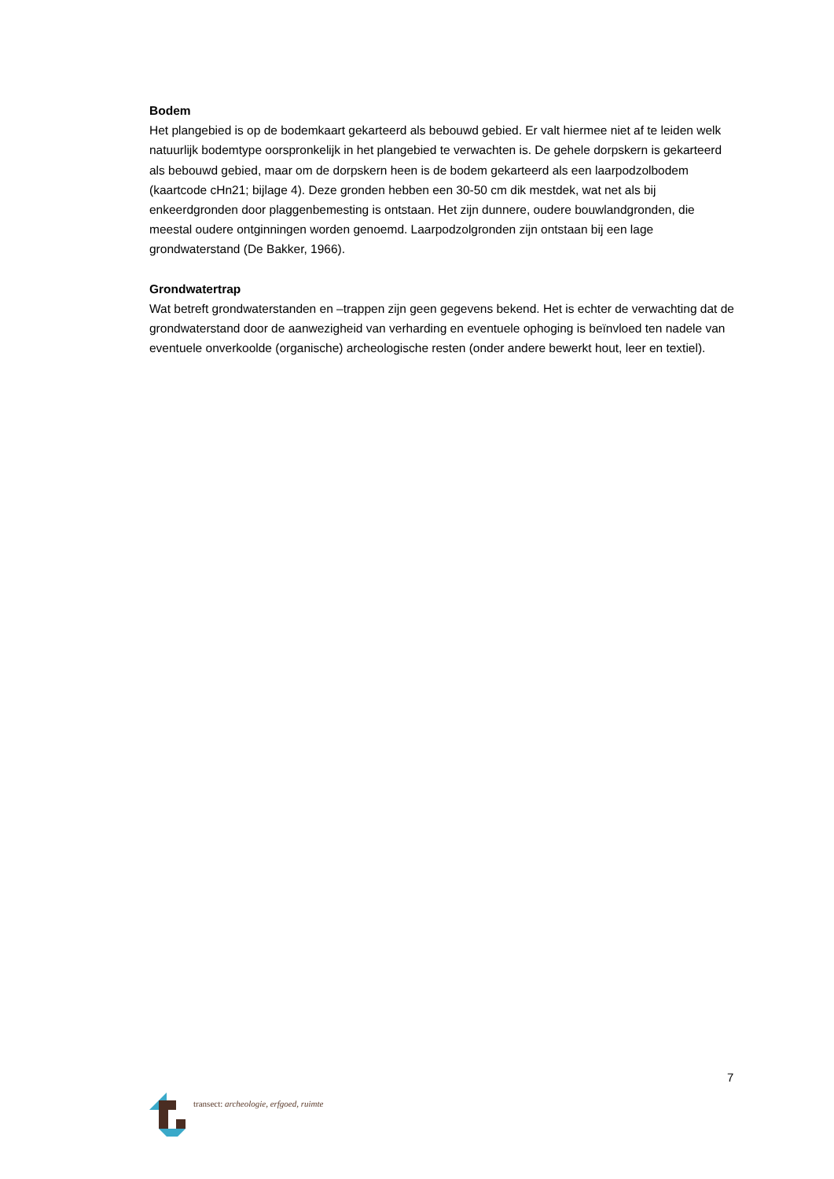Bodem
Het plangebied is op de bodemkaart gekarteerd als bebouwd gebied. Er valt hiermee niet af te leiden welk natuurlijk bodemtype oorspronkelijk in het plangebied te verwachten is. De gehele dorpskern is gekarteerd als bebouwd gebied, maar om de dorpskern heen is de bodem gekarteerd als een laarpodzolbodem (kaartcode cHn21; bijlage 4). Deze gronden hebben een 30-50 cm dik mestdek, wat net als bij enkeerdgronden door plaggenbemesting is ontstaan. Het zijn dunnere, oudere bouwlandgronden, die meestal oudere ontginningen worden genoemd. Laarpodzolgronden zijn ontstaan bij een lage grondwaterstand (De Bakker, 1966).
Grondwatertrap
Wat betreft grondwaterstanden en –trappen zijn geen gegevens bekend. Het is echter de verwachting dat de grondwaterstand door de aanwezigheid van verharding en eventuele ophoging is beïnvloed ten nadele van eventuele onverkoolde (organische) archeologische resten (onder andere bewerkt hout, leer en textiel).
7
transect: archeologie, erfgoed, ruimte